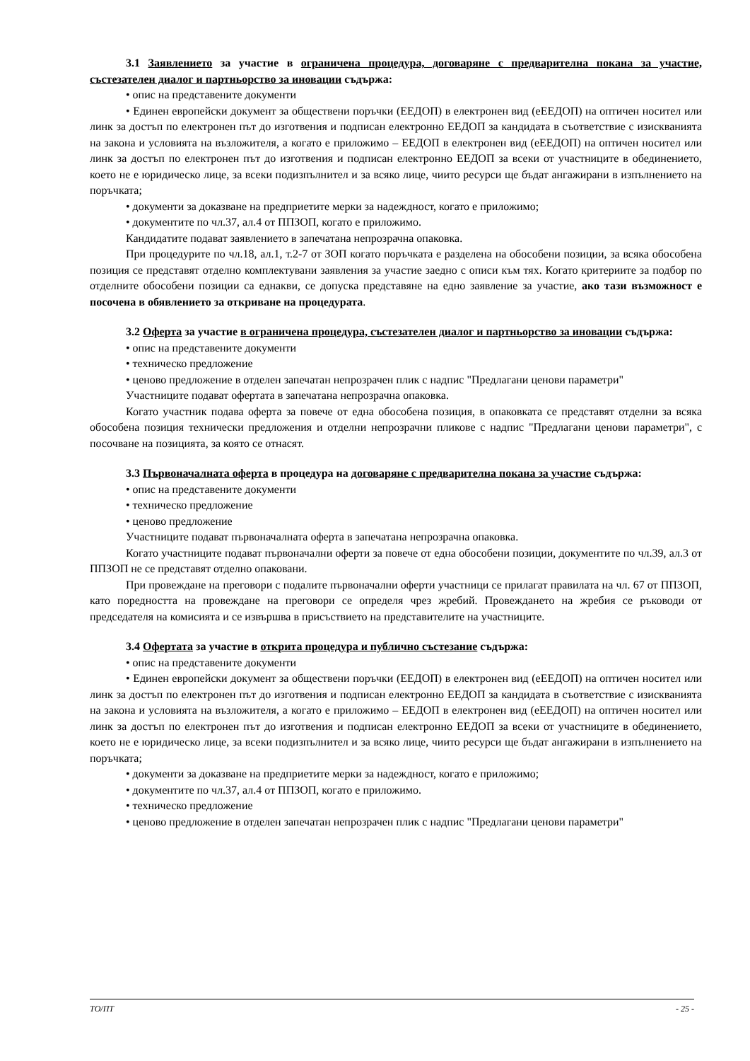3.1 Заявлението за участие в ограничена процедура, договаряне с предварителна покана за участие, състезателен диалог и партньорство за иновации съдържа:
• опис на представените документи
• Единен европейски документ за обществени поръчки (ЕЕДОП) в електронен вид (еЕЕДОП) на оптичен носител или линк за достъп по електронен път до изготвения и подписан електронно ЕЕДОП за кандидата в съответствие с изискванията на закона и условията на възложителя, а когато е приложимо – ЕЕДОП в електронен вид (еЕЕДОП) на оптичен носител или линк за достъп по електронен път до изготвения и подписан електронно ЕЕДОП за всеки от участниците в обединението, което не е юридическо лице, за всеки подизпълнител и за всяко лице, чиито ресурси ще бъдат ангажирани в изпълнението на поръчката;
• документи за доказване на предприетите мерки за надеждност, когато е приложимо;
• документите по чл.37, ал.4 от ППЗОП, когато е приложимо.
Кандидатите подават заявлението в запечатана непрозрачна опаковка.
При процедурите по чл.18, ал.1, т.2-7 от ЗОП когато поръчката е разделена на обособени позиции, за всяка обособена позиция се представят отделно комплектувани заявления за участие заедно с описи към тях. Когато критериите за подбор по отделните обособени позиции са еднакви, се допуска представяне на едно заявление за участие, ако тази възможност е посочена в обявлението за откриване на процедурата.
3.2 Оферта за участие в ограничена процедура, състезателен диалог и партньорство за иновации съдържа:
• опис на представените документи
• техническо предложение
• ценово предложение в отделен запечатан непрозрачен плик с надпис "Предлагани ценови параметри"
Участниците подават офертата в запечатана непрозрачна опаковка.
Когато участник подава оферта за повече от една обособена позиция, в опаковката се представят отделни за всяка обособена позиция технически предложения и отделни непрозрачни пликове с надпис "Предлагани ценови параметри", с посочване на позицията, за която се отнасят.
3.3 Първоначалната оферта в процедура на договаряне с предварителна покана за участие съдържа:
• опис на представените документи
• техническо предложение
• ценово предложение
Участниците подават първоначалната оферта в запечатана непрозрачна опаковка.
Когато участниците подават първоначални оферти за повече от една обособени позиции, документите по чл.39, ал.3 от ППЗОП не се представят отделно опаковани.
При провеждане на преговори с подалите първоначални оферти участници се прилагат правилата на чл. 67 от ППЗОП, като поредността на провеждане на преговори се определя чрез жребий. Провеждането на жребия се ръководи от председателя на комисията и се извършва в присъствието на представителите на участниците.
3.4 Офертата за участие в открита процедура и публично състезание съдържа:
• опис на представените документи
• Единен европейски документ за обществени поръчки (ЕЕДОП) в електронен вид (еЕЕДОП) на оптичен носител или линк за достъп по електронен път до изготвения и подписан електронно ЕЕДОП за кандидата в съответствие с изискванията на закона и условията на възложителя, а когато е приложимо – ЕЕДОП в електронен вид (еЕЕДОП) на оптичен носител или линк за достъп по електронен път до изготвения и подписан електронно ЕЕДОП за всеки от участниците в обединението, което не е юридическо лице, за всеки подизпълнител и за всяко лице, чиито ресурси ще бъдат ангажирани в изпълнението на поръчката;
• документи за доказване на предприетите мерки за надеждност, когато е приложимо;
• документите по чл.37, ал.4 от ППЗОП, когато е приложимо.
• техническо предложение
• ценово предложение в отделен запечатан непрозрачен плик с надпис "Предлагани ценови параметри"
ТО/ПТ - 25 -